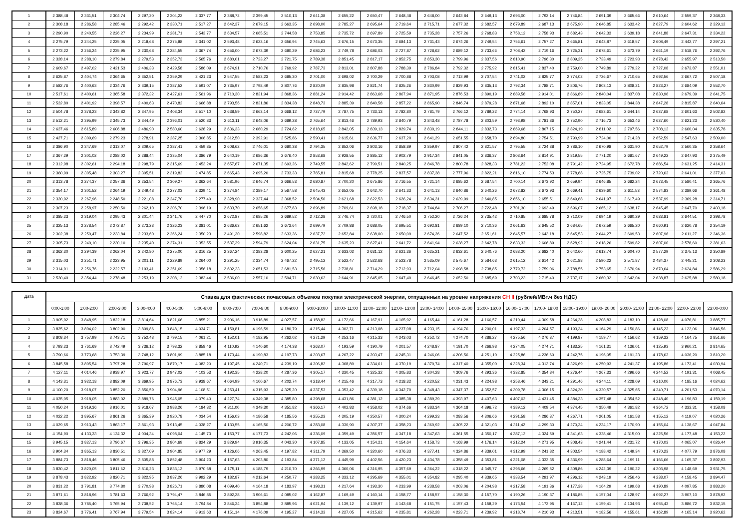| 1 | 2 388,48 | 2 331,51 | 2 304,74 | 2 297,20 | 2 304,22 | 2 337,77 | 2 388,72 | 2 399,45 | 2 510,13 | 2 641,38 | 2 655,22 | 2 650,47 | 2 648,48 | 2 648,00 | 2 643,84 | 2 649,13 | 2 693,00 | 2 792,14 | 2 746,84 | 2 691,39 | 2 665,66 | 2 610,64 | 2 559,37 | 2 368,33 |
| 2 | 2 308,18 | 2 286,58 | 2 285,46 | 2 292,42 | 2 330,71 | 2 517,27 | 2 642,37 | 2 679,15 | 2 663,35 | 2 698,00 | 2 785,27 | 2 695,64 | 2 719,64 | 2 715,71 | 2 677,32 | 2 682,57 | 2 679,89 | 2 687,13 | 2 675,90 | 2 646,85 | 2 633,42 | 2 627,79 | 2 604,62 | 2 329,12 |
| 3 | 2 290,90 | 2 240,55 | 2 226,27 | 2 234,99 | 2 281,71 | 2 543,77 | 2 634,57 | 2 665,51 | 2 744,58 | 2 753,85 | 2 735,72 | 2 697,89 | 2 725,59 | 2 735,28 | 2 757,26 | 2 768,83 | 2 758,12 | 2 758,93 | 2 682,43 | 2 642,33 | 2 639,18 | 2 641,88 | 2 647,31 | 2 334,22 |
| 4 | 2 275,79 | 2 244,25 | 2 225,05 | 2 218,68 | 2 275,88 | 2 341,02 | 2 593,48 | 2 623,16 | 2 656,94 | 2 745,63 | 2 676,15 | 2 673,35 | 2 684,13 | 2 731,43 | 2 674,26 | 2 749,54 | 2 756,61 | 2 757,27 | 2 665,81 | 2 643,87 | 2 618,57 | 2 608,49 | 2 442,77 | 2 297,21 |
| 5 | 2 273,22 | 2 256,24 | 2 235,95 | 2 230,68 | 2 284,55 | 2 367,74 | 2 656,00 | 2 673,39 | 2 680,29 | 2 686,23 | 2 749,78 | 2 686,03 | 2 727,87 | 2 728,62 | 2 689,12 | 2 733,66 | 2 708,42 | 2 719,16 | 2 725,31 | 2 678,61 | 2 673,79 | 2 661,19 | 2 518,76 | 2 292,76 |
| 6 | 2 328,14 | 2 288,10 | 2 279,84 | 2 279,53 | 2 352,73 | 2 565,76 | 2 680,01 | 2 723,27 | 2 721,75 | 2 789,38 | 2 851,45 | 2 817,17 | 2 852,75 | 2 853,30 | 2 799,96 | 2 837,56 | 2 810,90 | 2 796,30 | 2 809,25 | 2 733,49 | 2 723,93 | 2 678,42 | 2 655,97 | 2 513,50 |
| 7 | 2 609,67 | 2 497,02 | 2 421,53 | 2 406,33 | 2 429,58 | 2 586,09 | 2 674,91 | 2 710,76 | 2 769,92 | 2 787,73 | 2 813,01 | 2 807,88 | 2 788,39 | 2 786,84 | 2 792,32 | 2 775,92 | 2 815,41 | 2 837,40 | 2 759,00 | 2 749,89 | 2 779,22 | 2 727,08 | 2 673,87 | 2 551,01 |
| 8 | 2 625,87 | 2 404,74 | 2 364,65 | 2 352,51 | 2 359,29 | 2 421,23 | 2 547,55 | 2 583,23 | 2 685,30 | 2 701,00 | 2 698,02 | 2 700,29 | 2 700,88 | 2 703,08 | 2 713,99 | 2 707,54 | 2 741,02 | 2 825,77 | 2 774,02 | 2 726,67 | 2 710,65 | 2 692,56 | 2 667,72 | 2 507,18 |
| 9 | 2 582,76 | 2 400,63 | 2 334,76 | 2 339,15 | 2 387,52 | 2 591,07 | 2 735,97 | 2 798,49 | 2 807,76 | 2 820,09 | 2 835,98 | 2 821,74 | 2 825,26 | 2 830,99 | 2 829,93 | 2 835,13 | 2 792,34 | 2 788,71 | 2 806,76 | 2 803,13 | 2 808,21 | 2 823,27 | 2 684,09 | 2 552,70 |
| 10 | 2 517,61 | 2 400,61 | 2 365,58 | 2 372,32 | 2 427,61 | 2 561,96 | 2 710,30 | 2 831,94 | 2 868,36 | 2 881,24 | 2 914,42 | 2 863,68 | 2 867,94 | 2 871,95 | 2 876,53 | 2 890,19 | 2 889,58 | 2 914,01 | 2 866,89 | 2 840,04 | 2 837,08 | 2 830,96 | 2 679,39 | 2 641,75 |
| 11 | 2 532,80 | 2 401,92 | 2 398,57 | 2 400,63 | 2 470,82 | 2 666,88 | 2 793,56 | 2 831,86 | 2 834,38 | 2 848,73 | 2 885,39 | 2 840,58 | 2 857,22 | 2 865,90 | 2 846,74 | 2 879,28 | 2 871,68 | 2 892,10 | 2 857,01 | 2 833,05 | 2 844,38 | 2 847,28 | 2 815,87 | 2 640,64 |
| 12 | 2 504,78 | 2 378,23 | 2 343,82 | 2 347,95 | 2 403,34 | 2 517,10 | 2 638,59 | 2 663,14 | 2 668,12 | 2 737,79 | 2 787,75 | 2 733,13 | 2 782,80 | 2 781,79 | 2 766,12 | 2 789,22 | 2 774,14 | 2 768,93 | 2 750,27 | 2 683,61 | 2 644,14 | 2 637,68 | 2 601,63 | 2 502,82 |
| 13 | 2 512,21 | 2 395,99 | 2 345,73 | 2 344,49 | 2 396,01 | 2 520,83 | 2 613,11 | 2 648,06 | 2 689,28 | 2 765,64 | 2 813,46 | 2 789,93 | 2 840,79 | 2 843,48 | 2 787,78 | 2 803,59 | 2 793,98 | 2 781,86 | 2 752,90 | 2 716,73 | 2 653,46 | 2 637,60 | 2 621,23 | 2 530,40 |
| 14 | 2 637,46 | 2 615,89 | 2 606,88 | 2 486,90 | 2 580,60 | 2 628,29 | 2 636,33 | 2 660,29 | 2 724,62 | 2 818,65 | 2 842,05 | 2 839,13 | 2 829,74 | 2 830,19 | 2 844,11 | 2 832,73 | 2 869,68 | 2 807,15 | 2 824,19 | 2 811,02 | 2 797,56 | 2 708,12 | 2 660,04 | 2 635,78 |
| 15 | 2 427,71 | 2 309,69 | 2 279,23 | 2 278,91 | 2 287,25 | 2 306,85 | 2 312,50 | 2 392,91 | 2 525,86 | 2 590,41 | 2 615,61 | 2 636,77 | 2 637,20 | 2 641,29 | 2 651,55 | 2 658,70 | 2 694,80 | 2 754,51 | 2 790,99 | 2 724,00 | 2 714,28 | 2 652,59 | 2 547,63 | 2 509,00 |
| 16 | 2 386,90 | 2 347,69 | 2 313,07 | 2 309,65 | 2 387,41 | 2 459,85 | 2 608,62 | 2 746,01 | 2 680,38 | 2 794,35 | 2 852,06 | 2 803,16 | 2 858,89 | 2 859,97 | 2 807,42 | 2 821,57 | 2 795,55 | 2 724,38 | 2 786,10 | 2 670,98 | 2 631,90 | 2 652,79 | 2 560,35 | 2 358,64 |
| 17 | 2 367,29 | 2 301,02 | 2 288,02 | 2 288,44 | 2 335,04 | 2 386,79 | 2 640,19 | 2 686,36 | 2 676,40 | 2 853,68 | 2 928,55 | 2 885,12 | 2 902,79 | 2 917,34 | 2 841,05 | 2 836,37 | 2 803,64 | 2 814,91 | 2 819,55 | 2 771,20 | 2 681,67 | 2 649,22 | 2 647,93 | 2 375,49 |
| 18 | 2 312,98 | 2 302,61 | 2 294,18 | 2 298,79 | 2 315,69 | 2 453,24 | 2 657,67 | 2 671,35 | 2 693,26 | 2 749,55 | 2 842,62 | 2 799,51 | 2 840,25 | 2 846,78 | 2 800,78 | 2 828,33 | 2 781,22 | 2 752,08 | 2 791,42 | 2 724,95 | 2 672,78 | 2 686,54 | 2 631,25 | 2 414,31 |
| 19 | 2 360,99 | 2 305,48 | 2 303,27 | 2 305,51 | 2 319,82 | 2 474,85 | 2 665,43 | 2 695,20 | 2 733,33 | 2 765,81 | 2 815,68 | 2 778,25 | 2 837,57 | 2 837,38 | 2 777,96 | 2 822,21 | 2 816,10 | 2 774,53 | 2 778,68 | 2 725,75 | 2 739,02 | 2 720,63 | 2 641,01 | 2 377,03 |
| 20 | 2 313,78 | 2 274,37 | 2 257,36 | 2 253,54 | 2 309,27 | 2 362,64 | 2 581,96 | 2 646,74 | 2 666,53 | 2 680,87 | 2 700,20 | 2 675,86 | 2 716,55 | 2 721,14 | 2 685,62 | 2 687,54 | 2 700,14 | 2 673,92 | 2 659,94 | 2 646,85 | 2 682,24 | 2 673,45 | 2 580,41 | 2 365,76 |
| 21 | 2 354,17 | 2 301,52 | 2 264,19 | 2 249,48 | 2 277,03 | 2 329,41 | 2 374,84 | 2 389,17 | 2 567,58 | 2 645,43 | 2 652,05 | 2 642,70 | 2 641,33 | 2 641,13 | 2 640,86 | 2 640,26 | 2 672,82 | 2 672,93 | 2 669,41 | 2 639,60 | 2 611,53 | 2 574,83 | 2 389,66 | 2 361,48 |
| 22 | 2 320,92 | 2 267,96 | 2 248,50 | 2 221,08 | 2 247,70 | 2 277,40 | 2 328,90 | 2 337,44 | 2 368,52 | 2 504,50 | 2 621,68 | 2 622,53 | 2 626,24 | 2 634,31 | 2 639,99 | 2 640,85 | 2 656,10 | 2 655,51 | 2 649,68 | 2 641,97 | 2 617,49 | 2 537,99 | 2 369,28 | 2 314,71 |
| 23 | 2 307,23 | 2 258,97 | 2 250,50 | 2 262,10 | 2 306,70 | 2 396,19 | 2 633,70 | 2 658,65 | 2 677,83 | 2 696,89 | 2 709,61 | 2 698,18 | 2 718,37 | 2 744,84 | 2 706,27 | 2 722,48 | 2 701,30 | 2 693,49 | 2 696,07 | 2 665,12 | 2 638,17 | 2 645,45 | 2 647,70 | 2 403,18 |
| 24 | 2 385,23 | 2 319,04 | 2 295,43 | 2 301,44 | 2 341,76 | 2 447,70 | 2 672,87 | 2 685,26 | 2 689,52 | 2 712,28 | 2 746,74 | 2 720,01 | 2 746,50 | 2 752,20 | 2 726,24 | 2 735,42 | 2 710,85 | 2 685,78 | 2 712,09 | 2 694,19 | 2 680,29 | 2 683,81 | 2 644,51 | 2 398,78 |
| 25 | 2 325,13 | 2 278,54 | 2 272,87 | 2 273,23 | 2 326,23 | 2 381,01 | 2 636,63 | 2 651,62 | 2 673,64 | 2 699,79 | 2 709,88 | 2 688,05 | 2 695,51 | 2 692,81 | 2 689,10 | 2 710,36 | 2 661,63 | 2 645,52 | 2 684,65 | 2 672,59 | 2 665,20 | 2 660,91 | 2 620,78 | 2 354,19 |
| 26 | 2 302,38 | 2 250,47 | 2 233,84 | 2 233,60 | 2 266,24 | 2 350,23 | 2 491,30 | 2 598,82 | 2 633,36 | 2 637,72 | 2 652,84 | 2 638,00 | 2 650,09 | 2 674,26 | 2 647,52 | 2 651,61 | 2 645,57 | 2 643,18 | 2 645,53 | 2 644,27 | 2 609,53 | 2 607,96 | 2 611,27 | 2 346,36 |
| 27 | 2 305,73 | 2 240,10 | 2 230,10 | 2 235,40 | 2 274,31 | 2 352,55 | 2 537,39 | 2 594,79 | 2 624,04 | 2 631,75 | 2 635,23 | 2 627,41 | 2 641,72 | 2 641,94 | 2 638,27 | 2 642,78 | 2 633,32 | 2 606,89 | 2 628,92 | 2 618,26 | 2 599,82 | 2 607,00 | 2 578,60 | 2 381,63 |
| 28 | 2 362,30 | 2 294,39 | 2 262,04 | 2 242,80 | 2 275,00 | 2 316,25 | 2 367,24 | 2 383,28 | 2 600,25 | 2 627,21 | 2 633,02 | 2 631,12 | 2 621,36 | 2 625,21 | 2 632,61 | 2 640,76 | 2 683,20 | 2 682,40 | 2 642,60 | 2 613,74 | 2 604,70 | 2 577,29 | 2 375,13 | 2 350,89 |
| 29 | 2 315,03 | 2 251,71 | 2 223,95 | 2 201,11 | 2 229,89 | 2 264,00 | 2 291,25 | 2 334,74 | 2 467,22 | 2 495,12 | 2 522,47 | 2 522,68 | 2 523,78 | 2 535,09 | 2 575,67 | 2 584,63 | 2 615,12 | 2 614,42 | 2 621,88 | 2 590,22 | 2 571,87 | 2 484,37 | 2 445,21 | 2 308,23 |
| 30 | 2 314,91 | 2 256,76 | 2 222,57 | 2 193,41 | 2 251,69 | 2 356,18 | 2 602,23 | 2 651,53 | 2 681,53 | 2 715,56 | 2 738,81 | 2 714,29 | 2 712,93 | 2 712,04 | 2 698,58 | 2 738,85 | 2 779,72 | 2 759,06 | 2 788,55 | 2 753,65 | 2 670,94 | 2 670,64 | 2 624,84 | 2 586,29 |
| 31 | 2 530,40 | 2 354,44 | 2 278,48 | 2 253,19 | 2 308,12 | 2 383,44 | 2 536,00 | 2 557,10 | 2 594,71 | 2 630,62 | 2 644,91 | 2 645,05 | 2 647,40 | 2 646,45 | 2 652,50 | 2 685,69 | 2 703,23 | 2 715,40 | 2 737,17 | 2 660,32 | 2 642,04 | 2 638,87 | 2 625,88 | 2 580,18 |
| Дата | Ставка для фактических почасовых объемов покупки электрической энергии, отпущенных на уровне напряжения СН II (рублей/МВт.ч без НДС) | | | | | | | | | | | | | | | | | | | | | | | |
| --- | --- | --- | --- | --- | --- | --- | --- | --- | --- | --- | --- | --- | --- | --- | --- | --- | --- | --- | --- | --- | --- | --- | --- | --- |
| | 0:00-1:00 | 1:00-2:00 | 2:00-3:00 | 3:00-4:00 | 4:00-5:00 | 5:00-6:00 | 6:00-7:00 | 7:00-8:00 | 8:00-9:00 | 9:00-10:00 | 10:00- 11:00 | 11:00- 12:00 | 12:00- 13:00 | 13:00- 14:00 | 14:00- 15:00 | 15:00- 16:00 | 16:00- 17:00 | 17:00- 18:00 | 18:00- 19:00 | 19:00- 20:00 | 20:00- 21:00 | 21:00- 22:00 | 22:00- 23:00 | 23:00-0:00 |
| 1 | 3 905,92 | 3 848,95 | 3 822,18 | 3 814,64 | 3 821,66 | 3 855,21 | 3 906,16 | 3 916,89 | 4 027,57 | 4 158,82 | 4 172,66 | 4 167,91 | 4 165,92 | 4 165,44 | 4 161,28 | 4 166,57 | 4 210,44 | 4 309,58 | 4 264,28 | 4 208,83 | 4 183,10 | 4 128,08 | 4 076,81 | 3 885,77 |
| 2 | 3 825,62 | 3 804,02 | 3 802,90 | 3 809,86 | 3 848,15 | 4 034,71 | 4 159,81 | 4 196,59 | 4 180,79 | 4 215,44 | 4 302,71 | 4 213,08 | 4 237,08 | 4 233,15 | 4 194,76 | 4 200,01 | 4 197,33 | 4 204,57 | 4 193,34 | 4 164,29 | 4 150,86 | 4 145,23 | 4 122,06 | 3 846,56 |
| 3 | 3 808,34 | 3 757,99 | 3 743,71 | 3 752,43 | 3 799,15 | 4 061,21 | 4 152,01 | 4 182,95 | 4 262,02 | 4 271,29 | 4 253,16 | 4 215,33 | 4 243,03 | 4 252,72 | 4 274,70 | 4 286,27 | 4 275,56 | 4 276,37 | 4 199,87 | 4 159,77 | 4 156,62 | 4 159,32 | 4 164,75 | 3 851,66 |
| 4 | 3 793,23 | 3 761,69 | 3 742,49 | 3 736,12 | 3 793,32 | 3 858,46 | 4 110,92 | 4 140,60 | 4 174,38 | 4 263,07 | 4 193,59 | 4 190,79 | 4 201,57 | 4 248,87 | 4 191,70 | 4 266,98 | 4 274,05 | 4 274,71 | 4 183,25 | 4 161,31 | 4 136,01 | 4 125,93 | 3 960,21 | 3 814,65 |
| 5 | 3 790,66 | 3 773,68 | 3 753,39 | 3 748,12 | 3 801,99 | 3 885,18 | 4 173,44 | 4 190,83 | 4 197,73 | 4 203,67 | 4 267,22 | 4 203,47 | 4 245,31 | 4 246,06 | 4 206,56 | 4 251,10 | 4 225,86 | 4 236,60 | 4 242,75 | 4 196,05 | 4 191,23 | 4 178,63 | 4 036,20 | 3 810,20 |
| 6 | 3 845,58 | 3 805,54 | 3 797,28 | 3 796,97 | 3 870,17 | 4 083,20 | 4 197,45 | 4 240,71 | 4 239,19 | 4 306,82 | 4 368,89 | 4 334,61 | 4 370,19 | 4 370,74 | 4 317,40 | 4 355,00 | 4 328,34 | 4 313,74 | 4 326,69 | 4 250,93 | 4 241,37 | 4 195,86 | 4 173,41 | 4 030,94 |
| 7 | 4 127,11 | 4 014,46 | 3 938,97 | 3 923,77 | 3 947,02 | 4 103,53 | 4 192,35 | 4 228,20 | 4 287,36 | 4 305,17 | 4 330,45 | 4 325,32 | 4 305,83 | 4 304,28 | 4 309,76 | 4 293,36 | 4 332,85 | 4 354,84 | 4 276,44 | 4 267,33 | 4 296,66 | 4 244,52 | 4 191,31 | 4 068,45 |
| 8 | 4 143,31 | 3 922,18 | 3 882,09 | 3 869,95 | 3 876,73 | 3 938,67 | 4 064,99 | 4 100,67 | 4 202,74 | 4 218,44 | 4 215,46 | 4 217,73 | 4 218,32 | 4 220,52 | 4 231,43 | 4 224,98 | 4 258,46 | 4 343,21 | 4 291,46 | 4 244,11 | 4 228,09 | 4 210,00 | 4 185,16 | 4 024,62 |
| 9 | 4 100,20 | 3 918,07 | 3 852,20 | 3 856,59 | 3 904,96 | 4 108,51 | 4 253,41 | 4 315,93 | 4 325,20 | 4 337,53 | 4 353,42 | 4 339,18 | 4 342,70 | 4 348,43 | 4 347,37 | 4 352,57 | 4 309,78 | 4 306,15 | 4 324,20 | 4 320,57 | 4 325,65 | 4 340,71 | 4 201,53 | 4 070,14 |
| 10 | 4 035,05 | 3 918,05 | 3 883,02 | 3 889,76 | 3 945,05 | 4 079,40 | 4 227,74 | 4 349,38 | 4 385,80 | 4 398,68 | 4 431,86 | 4 381,12 | 4 385,38 | 4 389,39 | 4 393,97 | 4 407,63 | 4 407,02 | 4 431,45 | 4 384,33 | 4 357,48 | 4 354,52 | 4 348,40 | 4 196,83 | 4 159,19 |
| 11 | 4 050,24 | 3 919,36 | 3 916,01 | 3 918,07 | 3 988,26 | 4 184,32 | 4 311,00 | 4 349,30 | 4 351,82 | 4 366,17 | 4 402,83 | 4 358,02 | 4 374,66 | 4 383,34 | 4 364,18 | 4 396,72 | 4 389,12 | 4 409,54 | 4 374,45 | 4 350,49 | 4 361,82 | 4 364,72 | 4 333,31 | 4 158,08 |
| 12 | 4 022,22 | 3 895,67 | 3 861,26 | 3 865,39 | 3 920,78 | 4 034,54 | 4 156,03 | 4 180,58 | 4 185,56 | 4 255,23 | 4 305,19 | 4 250,57 | 4 300,24 | 4 299,23 | 4 283,56 | 4 306,66 | 4 291,58 | 4 286,37 | 4 267,71 | 4 201,05 | 4 161,58 | 4 155,12 | 4 119,07 | 4 020,26 |
| 13 | 4 029,65 | 3 913,43 | 3 863,17 | 3 861,93 | 3 913,45 | 4 038,27 | 4 130,55 | 4 165,50 | 4 206,72 | 4 283,08 | 4 330,90 | 4 307,37 | 4 358,23 | 4 360,92 | 4 305,22 | 4 321,03 | 4 311,42 | 4 299,30 | 4 270,34 | 4 234,17 | 4 170,90 | 4 155,04 | 4 138,67 | 4 047,84 |
| 14 | 4 154,90 | 4 133,33 | 4 124,32 | 4 004,34 | 4 098,04 | 4 145,73 | 4 153,77 | 4 177,73 | 4 242,06 | 4 336,09 | 4 359,49 | 4 356,57 | 4 347,18 | 4 347,63 | 4 361,55 | 4 350,17 | 4 387,12 | 4 324,59 | 4 341,63 | 4 328,46 | 4 315,00 | 4 225,56 | 4 177,48 | 4 153,22 |
| 15 | 3 945,15 | 3 827,13 | 3 796,67 | 3 796,35 | 3 804,69 | 3 824,29 | 3 829,94 | 3 910,35 | 4 043,30 | 4 107,85 | 4 133,05 | 4 154,21 | 4 154,64 | 4 158,73 | 4 168,99 | 4 176,14 | 4 212,24 | 4 271,95 | 4 308,43 | 4 241,44 | 4 231,72 | 4 170,03 | 4 065,07 | 4 026,44 |
| 16 | 3 904,34 | 3 865,13 | 3 830,51 | 3 827,09 | 3 904,85 | 3 977,29 | 4 126,06 | 4 263,45 | 4 197,82 | 4 311,79 | 4 369,50 | 4 320,60 | 4 376,33 | 4 377,41 | 4 324,86 | 4 339,01 | 4 312,99 | 4 241,82 | 4 303,54 | 4 188,42 | 4 149,34 | 4 170,23 | 4 077,79 | 3 876,08 |
| 17 | 3 884,73 | 3 818,46 | 3 805,46 | 3 805,88 | 3 852,48 | 3 904,23 | 4 157,63 | 4 203,80 | 4 193,84 | 4 371,12 | 4 445,99 | 4 402,56 | 4 420,23 | 4 434,78 | 4 358,49 | 4 353,81 | 4 321,08 | 4 332,35 | 4 336,99 | 4 288,64 | 4 199,11 | 4 166,66 | 4 165,37 | 3 892,93 |
| 18 | 3 830,42 | 3 820,05 | 3 811,62 | 3 816,23 | 3 833,13 | 3 970,68 | 4 175,11 | 4 188,79 | 4 210,70 | 4 266,99 | 4 360,06 | 4 316,95 | 4 357,69 | 4 364,22 | 4 318,22 | 4 345,77 | 4 298,66 | 4 269,52 | 4 308,86 | 4 242,39 | 4 190,22 | 4 203,98 | 4 148,69 | 3 931,75 |
| 19 | 3 878,43 | 3 822,92 | 3 820,71 | 3 822,95 | 3 837,26 | 3 992,29 | 4 182,87 | 4 212,64 | 4 250,77 | 4 283,25 | 4 333,12 | 4 295,69 | 4 355,01 | 4 354,82 | 4 295,40 | 4 339,65 | 4 333,54 | 4 291,97 | 4 296,12 | 4 243,19 | 4 256,46 | 4 238,07 | 4 158,45 | 3 894,47 |
| 20 | 3 831,22 | 3 791,81 | 3 774,80 | 3 770,98 | 3 826,71 | 3 880,08 | 4 099,40 | 4 164,18 | 4 183,97 | 4 198,31 | 4 217,64 | 4 193,30 | 4 233,99 | 4 238,58 | 4 203,06 | 4 204,98 | 4 217,58 | 4 191,36 | 4 177,38 | 4 164,29 | 4 199,68 | 4 190,89 | 4 097,85 | 3 883,20 |
| 21 | 3 871,61 | 3 818,96 | 3 781,63 | 3 766,92 | 3 794,47 | 3 846,85 | 3 892,28 | 3 906,61 | 4 085,02 | 4 162,87 | 4 169,49 | 4 160,14 | 4 158,77 | 4 158,57 | 4 158,30 | 4 157,70 | 4 190,26 | 4 190,37 | 4 186,85 | 4 157,04 | 4 128,97 | 4 092,27 | 3 907,10 | 3 878,92 |
| 22 | 3 838,36 | 3 785,40 | 3 765,94 | 3 738,52 | 3 765,14 | 3 794,84 | 3 846,34 | 3 854,88 | 3 885,96 | 4 021,94 | 4 139,12 | 4 139,97 | 4 143,68 | 4 151,75 | 4 157,43 | 4 158,29 | 4 173,54 | 4 172,95 | 4 167,12 | 4 159,41 | 4 134,93 | 4 055,43 | 3 886,72 | 3 832,15 |
| 23 | 3 824,67 | 3 776,41 | 3 767,94 | 3 779,54 | 3 824,14 | 3 913,63 | 4 151,14 | 4 176,09 | 4 195,27 | 4 214,33 | 4 227,05 | 4 215,62 | 4 235,81 | 4 262,28 | 4 223,71 | 4 239,92 | 4 218,74 | 4 210,93 | 4 213,51 | 4 182,56 | 4 155,61 | 4 162,89 | 4 165,14 | 3 920,62 |